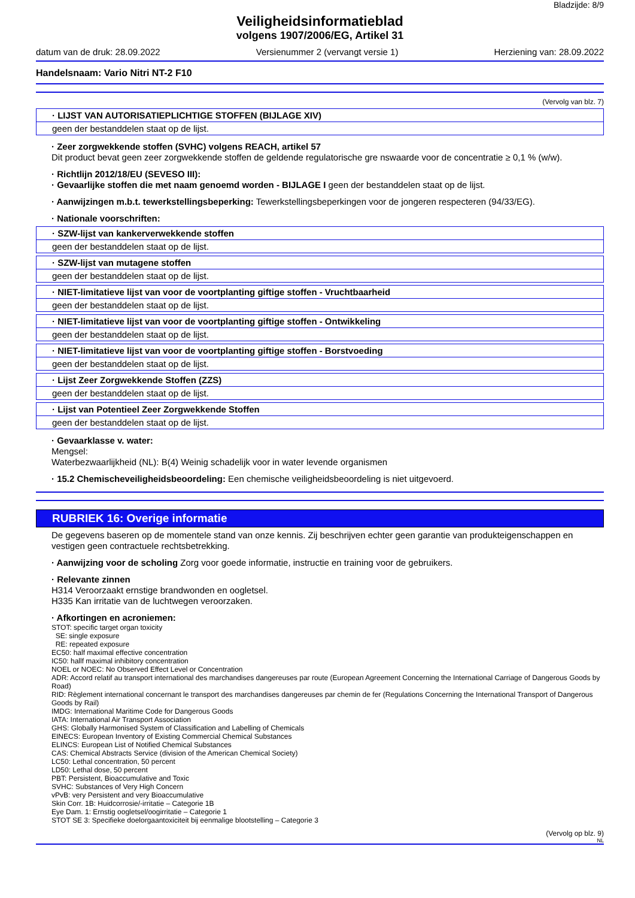Bladzijde: 8/9
Veiligheidsinformatieblad
volgens 1907/2006/EG, Artikel 31
datum van de druk: 28.09.2022 Versienummer 2 (vervangt versie 1) Herziening van: 28.09.2022
Handelsnaam: Vario Nitri NT-2 F10
(Vervolg van blz. 7)
| · LIJST VAN AUTORISATIEPLICHTIGE STOFFEN (BIJLAGE XIV) |
| geen der bestanddelen staat op de lijst. |
· Zeer zorgwekkende stoffen (SVHC) volgens REACH, artikel 57
Dit product bevat geen zeer zorgwekkende stoffen de geldende regulatorische gre nswaarde voor de concentratie ≥ 0,1 % (w/w).
· Richtlijn 2012/18/EU (SEVESO III):
· Gevaarlijke stoffen die met naam genoemd worden - BIJLAGE I geen der bestanddelen staat op de lijst.
· Aanwijzingen m.b.t. tewerkstellingsbeperking: Tewerkstellingsbeperkingen voor de jongeren respecteren (94/33/EG).
· Nationale voorschriften:
| · SZW-lijst van kankerverwekkende stoffen |
| geen der bestanddelen staat op de lijst. |
| · SZW-lijst van mutagene stoffen |
| geen der bestanddelen staat op de lijst. |
| · NIET-limitatieve lijst van voor de voortplanting giftige stoffen - Vruchtbaarheid |
| geen der bestanddelen staat op de lijst. |
| · NIET-limitatieve lijst van voor de voortplanting giftige stoffen - Ontwikkeling |
| geen der bestanddelen staat op de lijst. |
| · NIET-limitatieve lijst van voor de voortplanting giftige stoffen - Borstvoeding |
| geen der bestanddelen staat op de lijst. |
| · Lijst Zeer Zorgwekkende Stoffen (ZZS) |
| geen der bestanddelen staat op de lijst. |
| · Lijst van Potentieel Zeer Zorgwekkende Stoffen |
| geen der bestanddelen staat op de lijst. |
· Gevaarklasse v. water:
Mengsel:
Waterbezwaarlijkheid (NL): B(4) Weinig schadelijk voor in water levende organismen
· 15.2 Chemischeveiligheidsbeoordeling: Een chemische veiligheidsbeoordeling is niet uitgevoerd.
RUBRIEK 16: Overige informatie
De gegevens baseren op de momentele stand van onze kennis. Zij beschrijven echter geen garantie van produkteigenschappen en vestigen geen contractuele rechtsbetrekking.
· Aanwijzing voor de scholing Zorg voor goede informatie, instructie en training voor de gebruikers.
· Relevante zinnen
H314 Veroorzaakt ernstige brandwonden en oogletsel.
H335 Kan irritatie van de luchtwegen veroorzaken.
· Afkortingen en acroniemen:
STOT: specific target organ toxicity
SE: single exposure
RE: repeated exposure
EC50: half maximal effective concentration
IC50: hallf maximal inhibitory concentration
NOEL or NOEC: No Observed Effect Level or Concentration
ADR: Accord relatif au transport international des marchandises dangereuses par route (European Agreement Concerning the International Carriage of Dangerous Goods by Road)
RID: Règlement international concernant le transport des marchandises dangereuses par chemin de fer (Regulations Concerning the International Transport of Dangerous Goods by Rail)
IMDG: International Maritime Code for Dangerous Goods
IATA: International Air Transport Association
GHS: Globally Harmonised System of Classification and Labelling of Chemicals
EINECS: European Inventory of Existing Commercial Chemical Substances
ELINCS: European List of Notified Chemical Substances
CAS: Chemical Abstracts Service (division of the American Chemical Society)
LC50: Lethal concentration, 50 percent
LD50: Lethal dose, 50 percent
PBT: Persistent, Bioaccumulative and Toxic
SVHC: Substances of Very High Concern
vPvB: very Persistent and very Bioaccumulative
Skin Corr. 1B: Huidcorrosie/-irritatie – Categorie 1B
Eye Dam. 1: Ernstig oogletsel/oogirritatie – Categorie 1
STOT SE 3: Specifieke doelorgaantoxiciteit bij eenmalige blootstelling – Categorie 3
(Vervolg op blz. 9)
NL